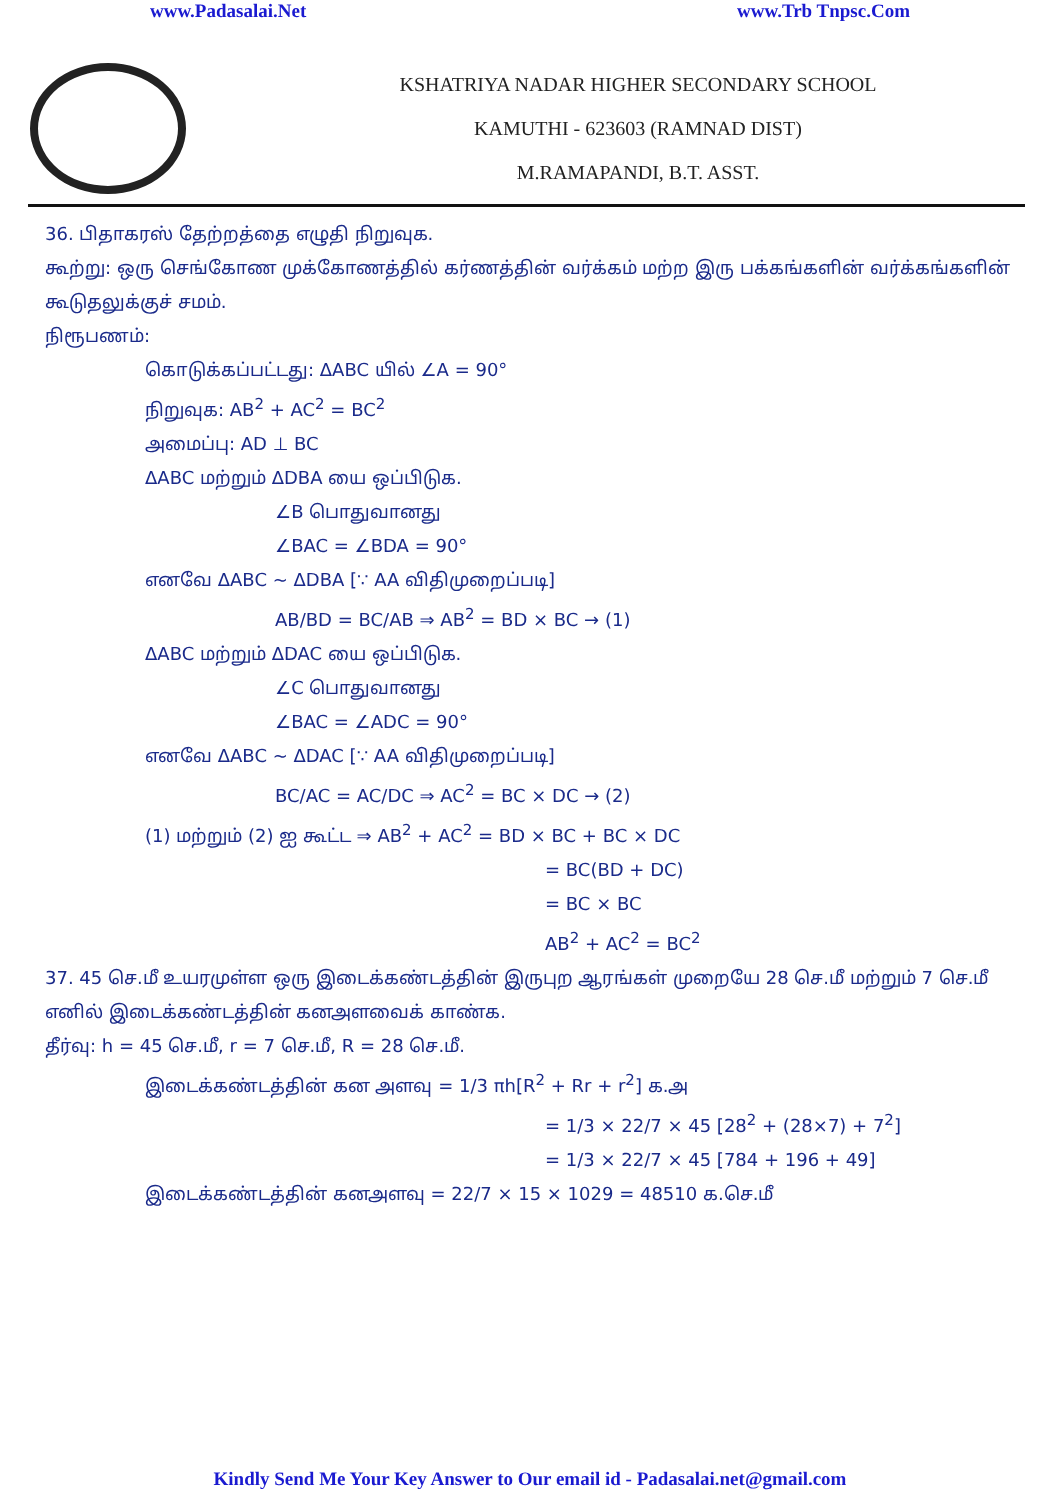www.Padasalai.Net www.Trb Tnpsc.Com
KSHATRIYA NADAR HIGHER SECONDARY SCHOOL
KAMUTHI - 623603 (RAMNAD DIST)
M.RAMAPANDI, B.T. ASST.
36. பிதாகரஸ் தேற்றத்தை எழுதி நிறுவுக.
கூற்று: ஒரு செங்கோண முக்கோணத்தில் கர்ணத்தின் வர்க்கம் மற்ற இரு பக்கங்களின் வர்க்கங்களின் கூடுதலுக்குச் சமம்.
நிரூபணம்:
கொடுக்கப்பட்டது: ΔABC யில் ∠A = 90°
நிறுவுக: AB<sup>2</sup> + AC<sup>2</sup> = BC<sup>2</sup>
அமைப்பு: AD ⊥ BC
ΔABC மற்றும் ΔDBA யை ஒப்பிடுக.
∠B பொதுவானது
∠BAC = ∠BDA = 90°
எனவே ΔABC ~ ΔDBA [∵ AA விதிமுறைப்படி]
AB/BD = BC/AB ⇒ AB<sup>2</sup> = BD × BC → (1)
ΔABC மற்றும் ΔDAC யை ஒப்பிடுக.
∠C பொதுவானது
∠BAC = ∠ADC = 90°
எனவே ΔABC ~ ΔDAC [∵ AA விதிமுறைப்படி]
BC/AC = AC/DC ⇒ AC<sup>2</sup> = BC × DC → (2)
(1) மற்றும் (2) ஐ கூட்ட ⇒ AB<sup>2</sup> + AC<sup>2</sup> = BD × BC + BC × DC
= BC(BD + DC)
= BC × BC
AB<sup>2</sup> + AC<sup>2</sup> = BC<sup>2</sup>
37. 45 செ.மீ உயரமுள்ள ஒரு இடைக்கண்டத்தின் இருபுற ஆரங்கள் முறையே 28 செ.மீ மற்றும் 7 செ.மீ எனில் இடைக்கண்டத்தின் கனஅளவைக் காண்க.
தீர்வு: h = 45 செ.மீ, r = 7 செ.மீ, R = 28 செ.மீ.
இடைக்கண்டத்தின் கன அளவு = 1/3 πh[R<sup>2</sup> + Rr + r<sup>2</sup>] க.அ
= 1/3 × 22/7 × 45 [28<sup>2</sup> + (28×7) + 7<sup>2</sup>]
= 1/3 × 22/7 × 45 [784 + 196 + 49]
இடைக்கண்டத்தின் கனஅளவு = 22/7 × 15 × 1029 = 48510 க.செ.மீ
Kindly Send Me Your Key Answer to Our email id - Padasalai.net@gmail.com